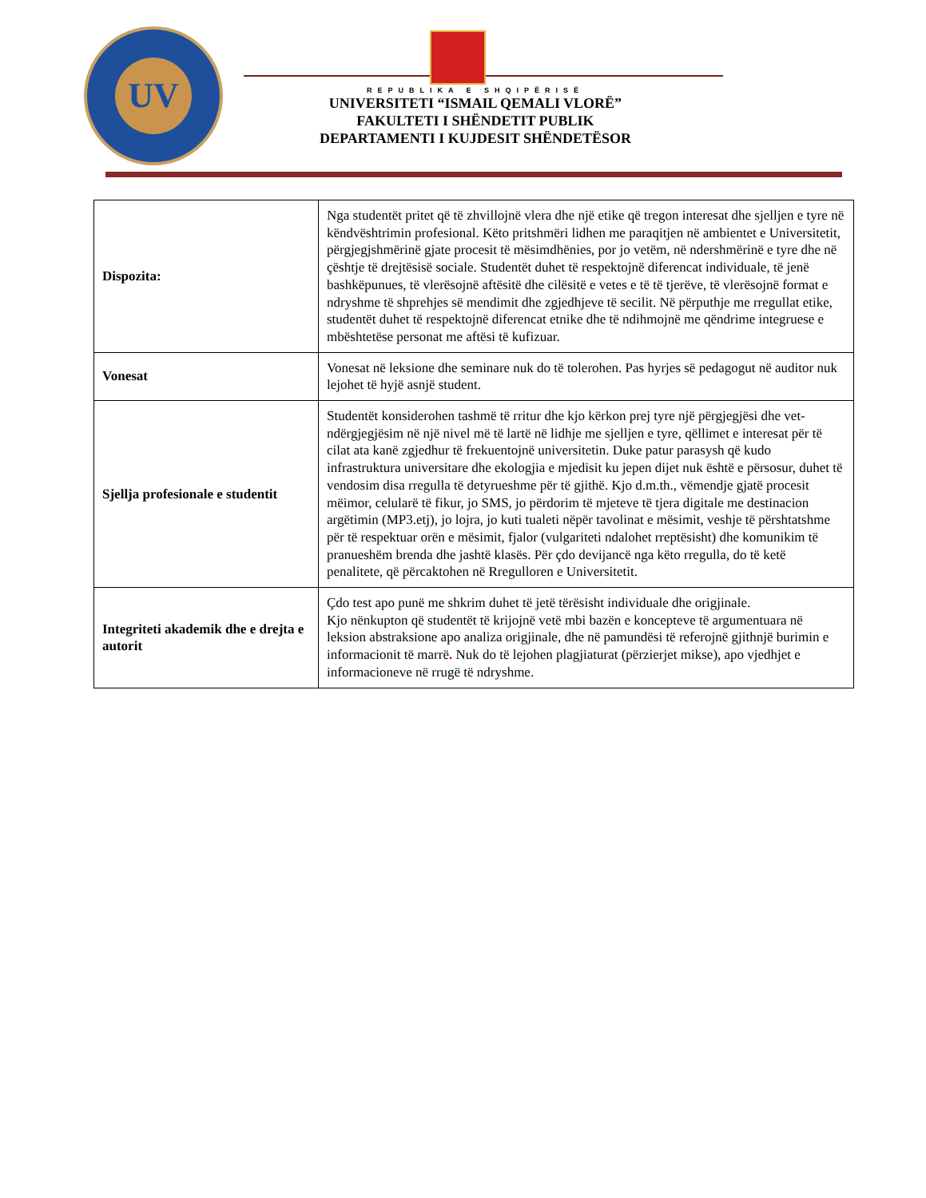UV
REPUBLIKA E SHQIPËRISË
UNIVERSITETI “ISMAIL QEMALI VLORË”
FAKULTETI I SHËNDETIT PUBLIK
DEPARTAMENTI I KUJDESIT SHËNDETËSOR
| Dispozita: | Nga studentët pritet që të zhvillojnë vlera dhe një etike që tregon interesat dhe sjelljen e tyre në këndvështrimin profesional. Këto pritshmëri lidhen me paraqitjen në ambientet e Universitetit, përgjegjshmërinë gjate procesit të mësimdhënies, por jo vetëm, në ndershmërinë e tyre dhe në çështje të drejtësisë sociale. Studentët duhet të respektojnë diferencat individuale, të jenë bashkëpunues, të vlerësojnë aftësitë dhe cilësitë e vetes e të të tjerëve, të vlerësojnë format e ndryshme të shprehjes së mendimit dhe zgjedhjeve të secilit. Në përputhje me rregullat etike, studentët duhet të respektojnë diferencat etnike dhe të ndihmojnë me qëndrime integruese e mbështetëse personat me aftësi të kufizuar. |
| Vonesat | Vonesat në leksione dhe seminare nuk do të tolerohen. Pas hyrjes së pedagogut në auditor nuk lejohet të hyjë asnjë student. |
| Sjellja profesionale e studentit | Studentët konsiderohen tashmë të rritur dhe kjo kërkon prej tyre një përgjegjësi dhe vet-ndërgjegjësim në një nivel më të lartë në lidhje me sjelljen e tyre, qëllimet e interesat për të cilat ata kanë zgjedhur të frekuentojnë universitetin. Duke patur parasysh që kudo infrastruktura universitare dhe ekologjia e mjedisit ku jepen dijet nuk është e përsosur, duhet të vendosim disa rregulla të detyrueshme për të gjithë. Kjo d.m.th., vëmendje gjatë procesit mëimor, celularë të fikur, jo SMS, jo përdorim të mjeteve të tjera digitale me destinacion argëtimin (MP3.etj), jo lojra, jo kuti tualeti nëpër tavolinat e mësimit, veshje të përshtatshme për të respektuar orën e mësimit, fjalor (vulgariteti ndalohet rreptësisht) dhe komunikim të pranueshëm brenda dhe jashtë klasës. Për çdo devijancë nga këto rregulla, do të ketë penalitete, që përcaktohen në Rregulloren e Universitetit. |
| Integriteti akademik dhe e drejta e autorit | Çdo test apo punë me shkrim duhet të jetë tërësisht individuale dhe origjinale. Kjo nënkupton që studentët të krijojnë vetë mbi bazën e koncepteve të argumentuara në leksion abstraksione apo analiza origjinale, dhe në pamundësi të referojnë gjithnjë burimin e informacionit të marrë . Nuk do të lejohen plagjiaturat (përzierjet mikse), apo vjedhjet e informacioneve në rrugë të ndryshme. |